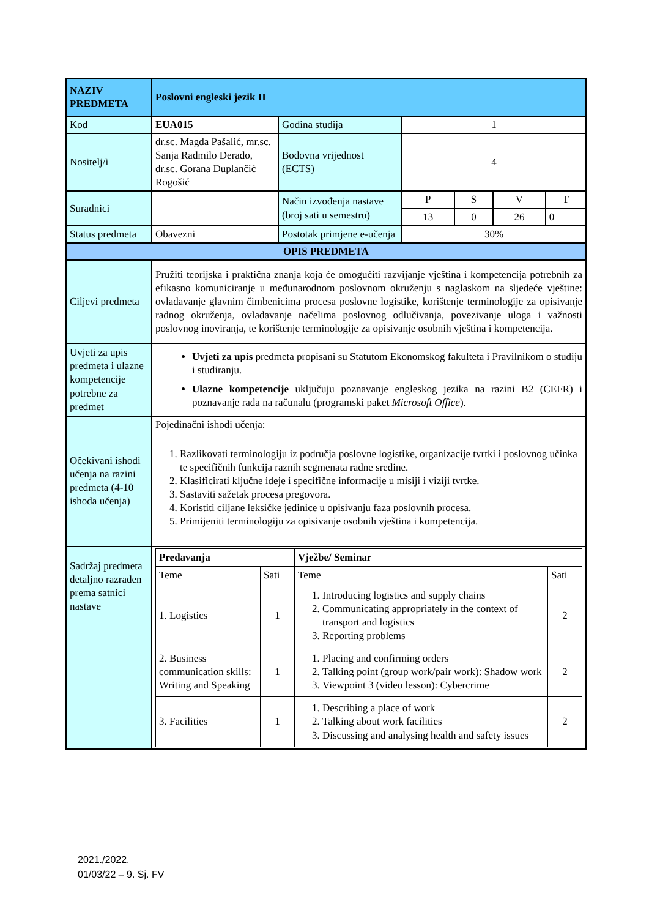| NAZIV PREDMETA | Poslovni engleski jezik II | | | | | |
| Kod | EUA015 | Godina studija | 1 | | | |
| Nositelj/i | dr.sc. Magda Pašalić, mr.sc. Sanja Radmilo Derado, dr.sc. Gorana Duplančić Rogošić | Bodovna vrijednost (ECTS) | 4 | | | |
| Suradnici | | Način izvođenja nastave (broj sati u semestru) | P | S | V | T |
| | | | 13 | 0 | 26 | 0 |
| Status predmeta | Obavezni | Postotak primjene e-učenja | 30% | | | |
| OPIS PREDMETA | | | | | | |
| Ciljevi predmeta | Pružiti teorijska i praktična znanja koja će omogućiti razvijanje vještina i kompetencija potrebnih za efikasno komuniciranje u međunarodnom poslovnom okruženju s naglaskom na sljedeće vještine: ovladavanje glavnim čimbenicima procesa poslovne logistike, korištenje terminologije za opisivanje radnog okruženja, ovladavanje načelima poslovnog odlučivanja, povezivanje uloga i važnosti poslovnog inoviranja, te korištenje terminologije za opisivanje osobnih vještina i kompetencija. | | | | | |
| Uvjeti za upis predmeta i ulazne kompetencije potrebne za predmet | Uvjeti za upis predmeta propisani su Statutom Ekonomskog fakulteta i Pravilnikom o studiju i studiranju. Ulazne kompetencije uključuju poznavanje engleskog jezika na razini B2 (CEFR) i poznavanje rada na računalu (programski paket Microsoft Office ). | | | | | |
| Očekivani ishodi učenja na razini predmeta (4-10 ishoda učenja) | Pojedinačni ishodi učenja: 1. Razlikovati terminologiju iz područja poslovne logistike, organizacije tvrtki i poslovnog učinka te specifičnih funkcija raznih segmenata radne sredine. 2. Klasificirati ključne ideje i specifične informacije u misiji i viziji tvrtke. 3. Sastaviti sažetak procesa pregovora. 4. Koristiti ciljane leksičke jedinice u opisivanju faza poslovnih procesa. 5. Primijeniti terminologiju za opisivanje osobnih vještina i kompetencija. | | | | | |
| Sadržaj predmeta detaljno razrađen prema satnici nastave | / Predavanja / / Vježbe/ Seminar / / / Teme / Sati / Teme / Sati / / 1. Logistics / 1 / 1. Introducing logistics and supply chains 2. Communicating appropriately in the context of transport and logistics 3. Reporting problems / 2 / / 2. Business communication skills: Writing and Speaking / 1 / 1. Placing and confirming orders 2. Talking point (group work/pair work): Shadow work 3. Viewpoint 3 (video lesson): Cybercrime / 2 / / 3. Facilities / 1 / 1. Describing a place of work 2. Talking about work facilities 3. Discussing and analysing health and safety issues / 2 / | | | | | |
2021./2022.
01/03/22 – 9. Sj. FV